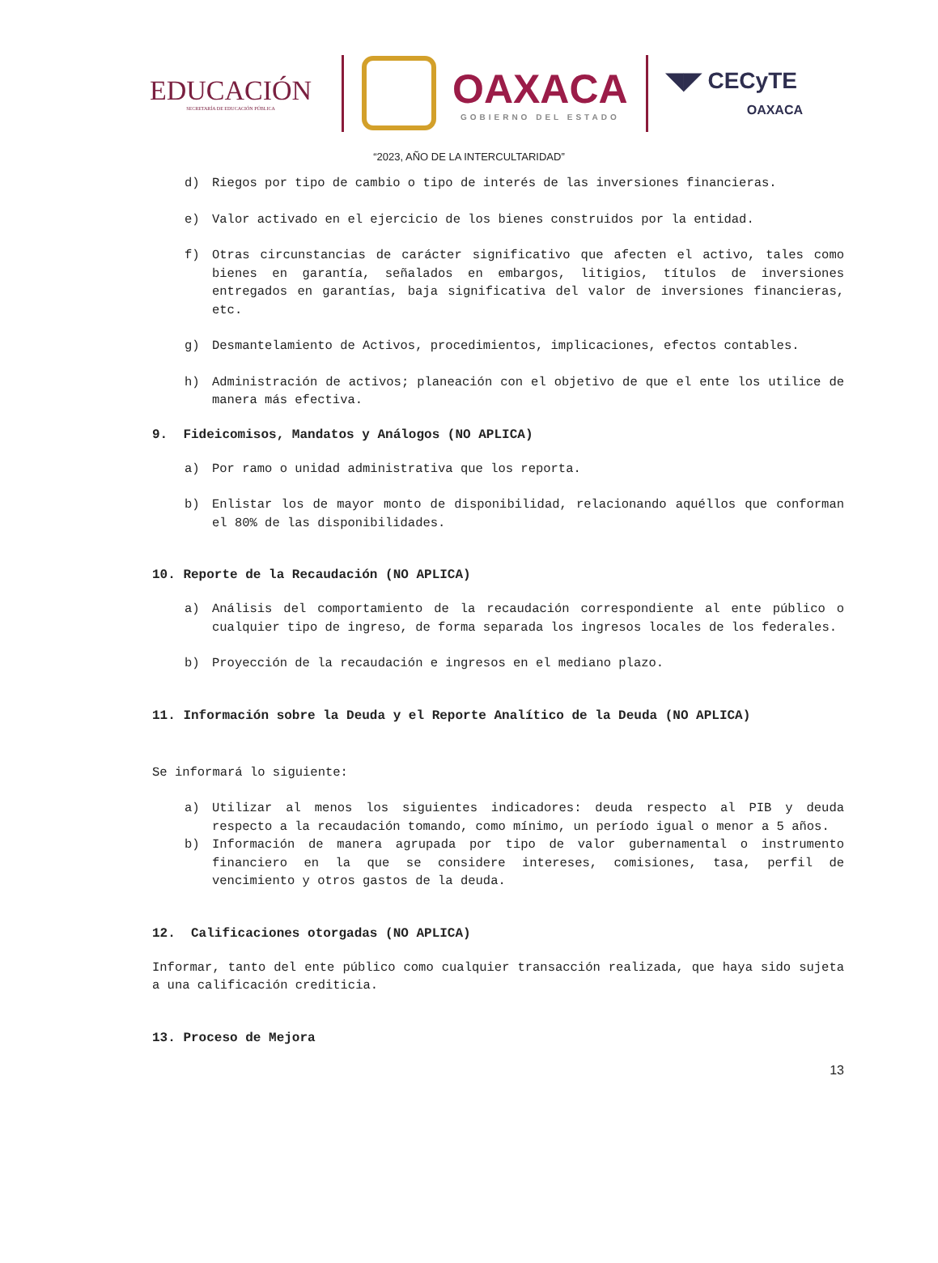EDUCACIÓN
SECRETARÍA DE EDUCACIÓN PÚBLICA
OAXACA
GOBIERNO DEL ESTADO
◥◤ CECyTE
OAXACA
“2023, AÑO DE LA INTERCULTARIDAD”
d) Riegos por tipo de cambio o tipo de interés de las inversiones financieras.
e) Valor activado en el ejercicio de los bienes construidos por la entidad.
f) Otras circunstancias de carácter significativo que afecten el activo, tales como bienes en garantía, señalados en embargos, litigios, títulos de inversiones entregados en garantías, baja significativa del valor de inversiones financieras, etc.
g) Desmantelamiento de Activos, procedimientos, implicaciones, efectos contables.
h) Administración de activos; planeación con el objetivo de que el ente los utilice de manera más efectiva.
9. Fideicomisos, Mandatos y Análogos (NO APLICA)
a) Por ramo o unidad administrativa que los reporta.
b) Enlistar los de mayor monto de disponibilidad, relacionando aquéllos que conforman el 80% de las disponibilidades.
10. Reporte de la Recaudación (NO APLICA)
a) Análisis del comportamiento de la recaudación correspondiente al ente público o cualquier tipo de ingreso, de forma separada los ingresos locales de los federales.
b) Proyección de la recaudación e ingresos en el mediano plazo.
11. Información sobre la Deuda y el Reporte Analítico de la Deuda (NO APLICA)
Se informará lo siguiente:
a) Utilizar al menos los siguientes indicadores: deuda respecto al PIB y deuda respecto a la recaudación tomando, como mínimo, un período igual o menor a 5 años.
b) Información de manera agrupada por tipo de valor gubernamental o instrumento financiero en la que se considere intereses, comisiones, tasa, perfil de vencimiento y otros gastos de la deuda.
12. Calificaciones otorgadas (NO APLICA)
Informar, tanto del ente público como cualquier transacción realizada, que haya sido sujeta a una calificación crediticia.
13. Proceso de Mejora
13